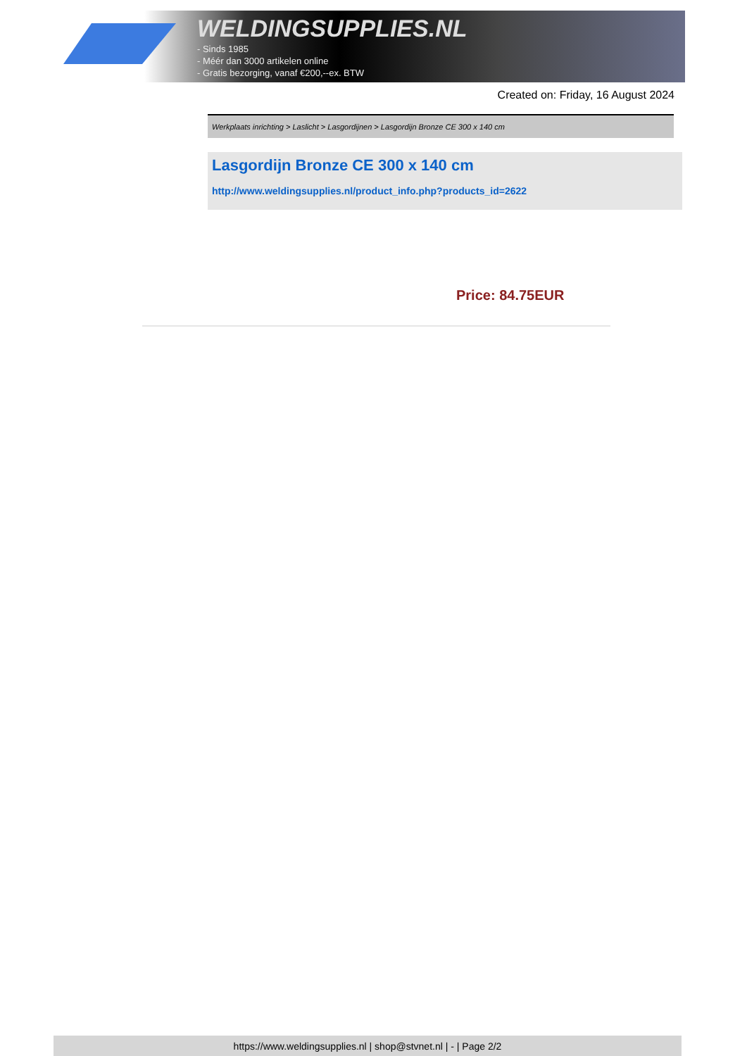WELDINGSUPPLIES.NL
- Sinds 1985
- Méér dan 3000 artikelen online
- Gratis bezorging, vanaf €200,--ex. BTW
Created on: Friday, 16 August 2024
Werkplaats inrichting > Laslicht > Lasgordijnen > Lasgordijn Bronze CE 300 x 140 cm
Lasgordijn Bronze CE 300 x 140 cm
http://www.weldingsupplies.nl/product_info.php?products_id=2622
Price: 84.75EUR
https://www.weldingsupplies.nl | shop@stvnet.nl | - | Page 2/2